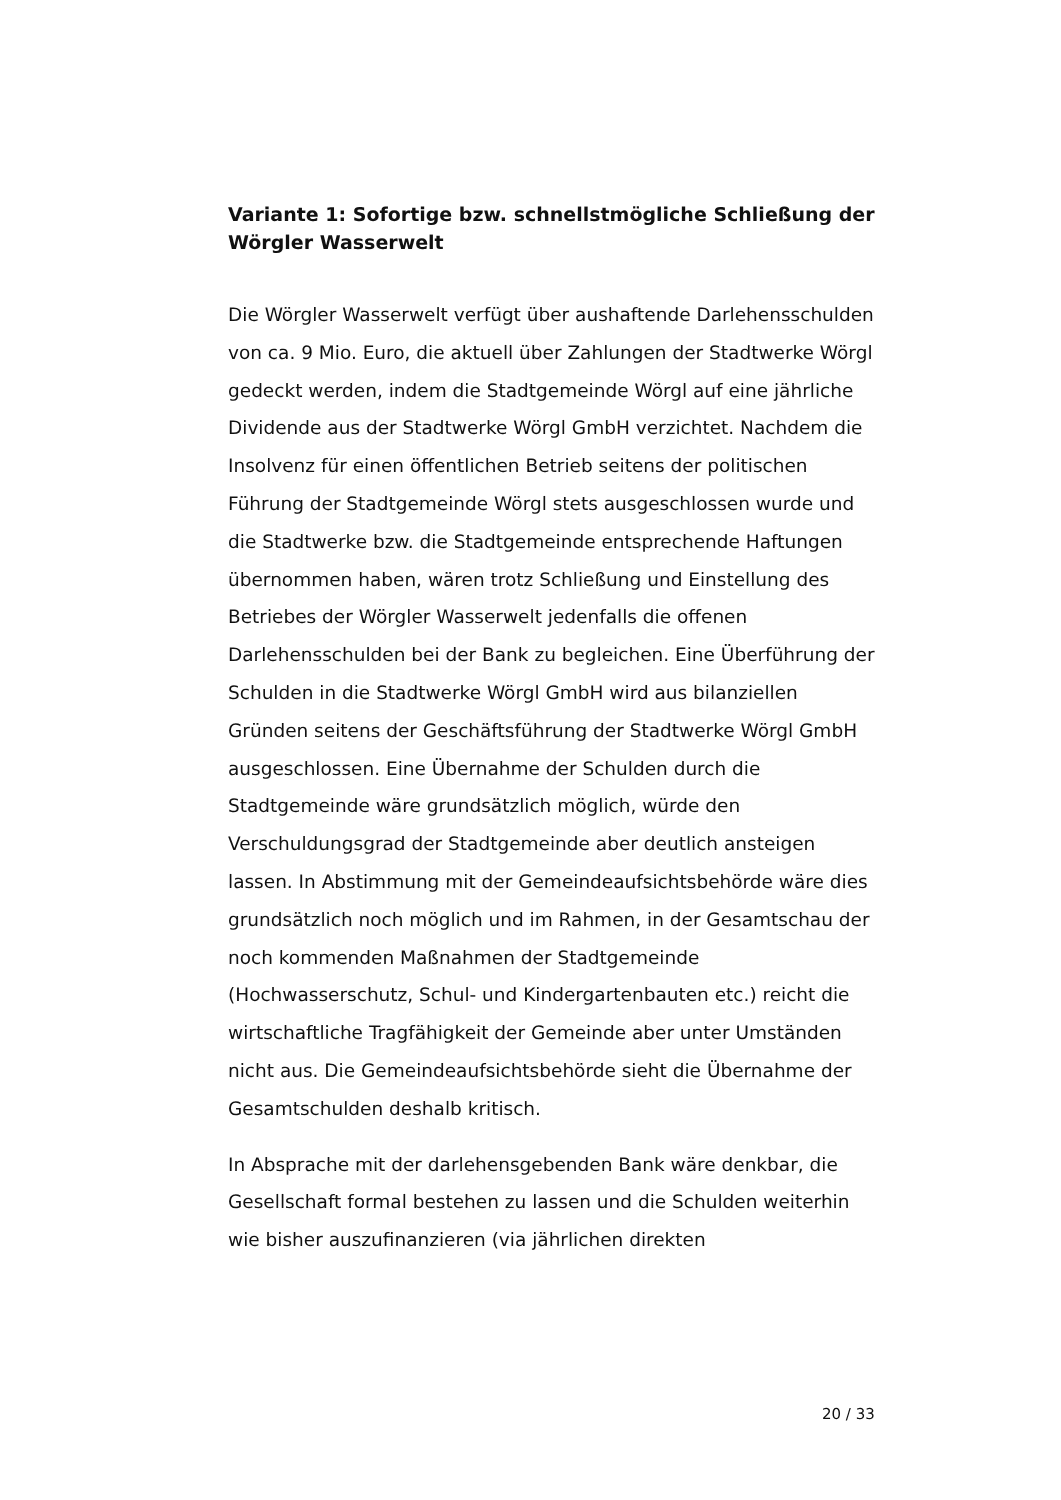Variante 1: Sofortige bzw. schnellstmögliche Schließung der Wörgler Wasserwelt
Die Wörgler Wasserwelt verfügt über aushaftende Darlehensschulden von ca. 9 Mio. Euro, die aktuell über Zahlungen der Stadtwerke Wörgl gedeckt werden, indem die Stadtgemeinde Wörgl auf eine jährliche Dividende aus der Stadtwerke Wörgl GmbH verzichtet. Nachdem die Insolvenz für einen öffentlichen Betrieb seitens der politischen Führung der Stadtgemeinde Wörgl stets ausgeschlossen wurde und die Stadtwerke bzw. die Stadtgemeinde entsprechende Haftungen übernommen haben, wären trotz Schließung und Einstellung des Betriebes der Wörgler Wasserwelt jedenfalls die offenen Darlehensschulden bei der Bank zu begleichen. Eine Überführung der Schulden in die Stadtwerke Wörgl GmbH wird aus bilanziellen Gründen seitens der Geschäftsführung der Stadtwerke Wörgl GmbH ausgeschlossen. Eine Übernahme der Schulden durch die Stadtgemeinde wäre grundsätzlich möglich, würde den Verschuldungsgrad der Stadtgemeinde aber deutlich ansteigen lassen. In Abstimmung mit der Gemeindeaufsichtsbehörde wäre dies grundsätzlich noch möglich und im Rahmen, in der Gesamtschau der noch kommenden Maßnahmen der Stadtgemeinde (Hochwasserschutz, Schul- und Kindergartenbauten etc.) reicht die wirtschaftliche Tragfähigkeit der Gemeinde aber unter Umständen nicht aus. Die Gemeindeaufsichtsbehörde sieht die Übernahme der Gesamtschulden deshalb kritisch.
In Absprache mit der darlehensgebenden Bank wäre denkbar, die Gesellschaft formal bestehen zu lassen und die Schulden weiterhin wie bisher auszufinanzieren (via jährlichen direkten
20 / 33